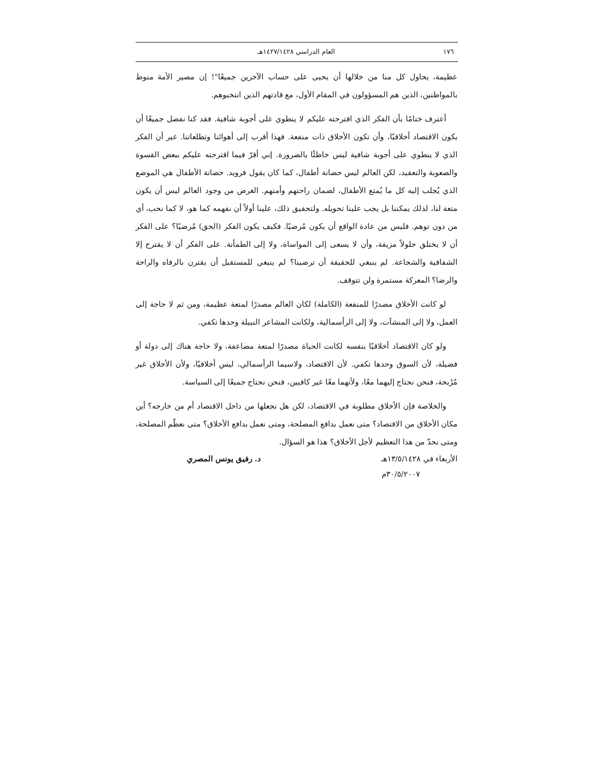١٧٦ العام الدراسي ١٤٢٧/١٤٢٨هـ
عظيمة، يحاول كل منا من خلالها أن يحيى على حساب الآخرين جميعًا"! إن مصير الأمة منوط بالمواطنين، الذين هم المسؤولون في المقام الأول، مع قادتهم الذين انتخبوهم.
أعترف ختامًا بأن الفكر الذي اقترحته عليكم لا ينطوي على أجوبة شافية. فقد كنا نفضل جميعًا أن يكون الاقتصاد أخلاقيًا، وأن تكون الأخلاق ذات منفعة. فهذا أقرب إلى أهوائنا وتطلعاتنا. غير أن الفكر الذي لا ينطوي على أجوبة شافية ليس خاطئًا بالضرورة. إني أقرّ فيما اقترحته عليكم ببعض القسوة والصعوبة والتعقيد، لكن العالم ليس حضانة أطفال، كما كان يقول فرويد. حضانة الأطفال هي الموضع الذي يُجلب إليه كل ما يُمتع الأطفال، لضمان راحتهم وأمنهم. الغرض من وجود العالم ليس أن يكون متعة لنا، لذلك يمكننا بل يجب علينا تحويله. ولتحقيق ذلك، علينا أولاً أن نفهمه كما هو، لا كما نحب، أي من دون توهم. فليس من عادة الواقع أن يكون مُرضيًا. فكيف يكون الفكر (الحق) مُرضيًا؟ على الفكر أن لا يختلق حلولاً مزيفة، وأن لا يسعى إلى المواساة، ولا إلى الطمأنة. على الفكر أن لا يقترح إلا الشفافية والشجاعة. لم ينبغي للحقيقة أن ترضينا؟ لم ينبغي للمستقبل أن يقترن بالرفاه والراحة والرضا؟ المعركة مستمرة ولن تتوقف.
لو كانت الأخلاق مصدرًا للمنفعة (الكاملة) لكان العالم مصدرًا لمتعة عظيمة، ومن ثم لا حاجة إلى العمل، ولا إلى المنشآت، ولا إلى الرأسمالية، ولكانت المشاعر النبيلة وحدها تكفي.
ولو كان الاقتصاد أخلاقيًا بنفسه لكانت الحياة مصدرًا لمتعة مضاعفة، ولا حاجة هناك إلى دولة أو فضيلة، لأن السوق وحدها تكفي. لأن الاقتصاد، ولاسيما الرأسمالي، ليس أخلاقيًا، ولأن الأخلاق غير مُرْبحة، فنحن نحتاج إليهما معًا، ولأنهما معًا غير كافيين، فنحن نحتاج جميعًا إلى السياسة.
والخلاصة فإن الأخلاق مطلوبة في الاقتصاد، لكن هل نجعلها من داخل الاقتصاد أم من خارجه؟ أين مكان الأخلاق من الاقتصاد؟ متى نعمل بدافع المصلحة، ومتى نعمل بدافع الأخلاق؟ متى نعظّم المصلحة، ومتى نحدّ من هذا التعظيم لأجل الأخلاق؟ هذا هو السؤال.
الأربعاء في ١٣/٥/١٤٢٨هـ
٣٠/٥/٢٠٠٧م د. رفيق يونس المصري